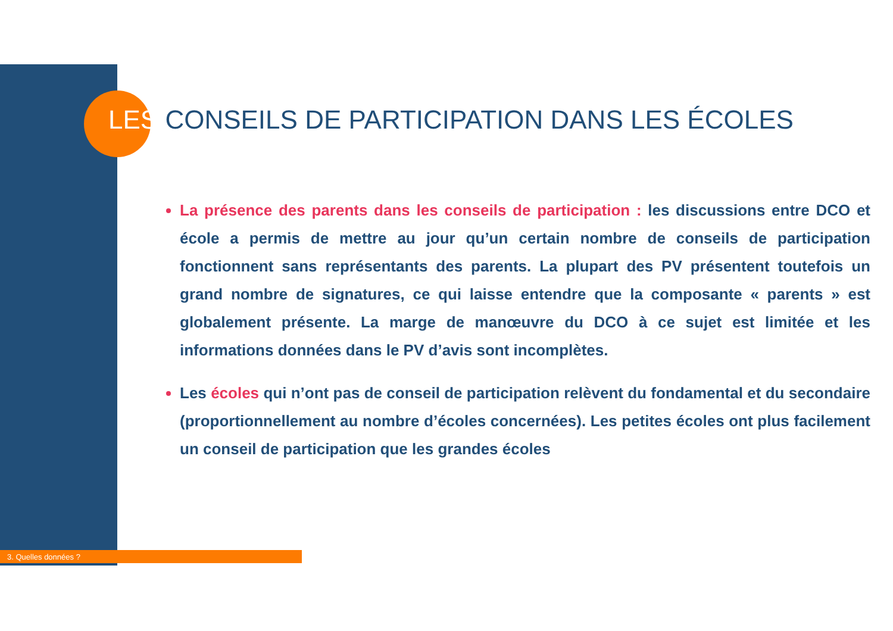LES CONSEILS DE PARTICIPATION DANS LES ÉCOLES
La présence des parents dans les conseils de participation : les discussions entre DCO et école a permis de mettre au jour qu’un certain nombre de conseils de participation fonctionnent sans représentants des parents. La plupart des PV présentent toutefois un grand nombre de signatures, ce qui laisse entendre que la composante « parents » est globalement présente. La marge de manœuvre du DCO à ce sujet est limitée et les informations données dans le PV d’avis sont incomplètes.
Les écoles qui n’ont pas de conseil de participation relèvent du fondamental et du secondaire (proportionnellement au nombre d’écoles concernées). Les petites écoles ont plus facilement un conseil de participation que les grandes écoles
3. Quelles données ?